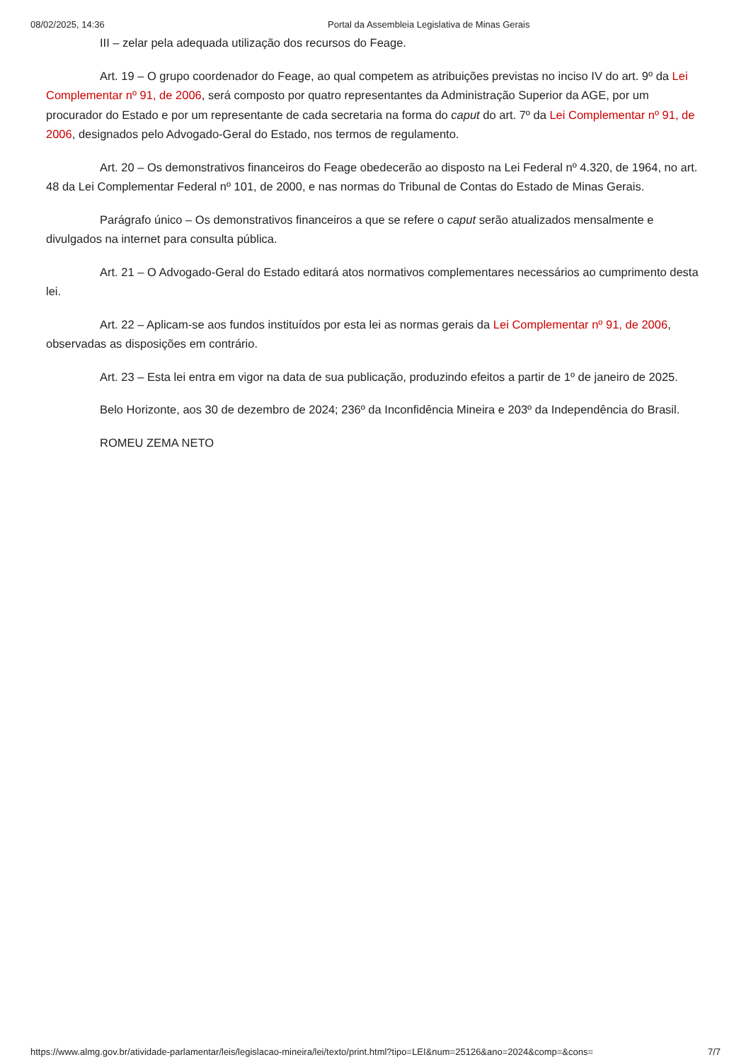08/02/2025, 14:36 Portal da Assembleia Legislativa de Minas Gerais
III – zelar pela adequada utilização dos recursos do Feage.
Art. 19 – O grupo coordenador do Feage, ao qual competem as atribuições previstas no inciso IV do art. 9º da Lei Complementar nº 91, de 2006, será composto por quatro representantes da Administração Superior da AGE, por um procurador do Estado e por um representante de cada secretaria na forma do caput do art. 7º da Lei Complementar nº 91, de 2006, designados pelo Advogado-Geral do Estado, nos termos de regulamento.
Art. 20 – Os demonstrativos financeiros do Feage obedecerão ao disposto na Lei Federal nº 4.320, de 1964, no art. 48 da Lei Complementar Federal nº 101, de 2000, e nas normas do Tribunal de Contas do Estado de Minas Gerais.
Parágrafo único – Os demonstrativos financeiros a que se refere o caput serão atualizados mensalmente e divulgados na internet para consulta pública.
Art. 21 – O Advogado-Geral do Estado editará atos normativos complementares necessários ao cumprimento desta lei.
Art. 22 – Aplicam-se aos fundos instituídos por esta lei as normas gerais da Lei Complementar nº 91, de 2006, observadas as disposições em contrário.
Art. 23 – Esta lei entra em vigor na data de sua publicação, produzindo efeitos a partir de 1º de janeiro de 2025.
Belo Horizonte, aos 30 de dezembro de 2024; 236º da Inconfidência Mineira e 203º da Independência do Brasil.
ROMEU ZEMA NETO
https://www.almg.gov.br/atividade-parlamentar/leis/legislacao-mineira/lei/texto/print.html?tipo=LEI&num=25126&ano=2024&comp=&cons= 7/7